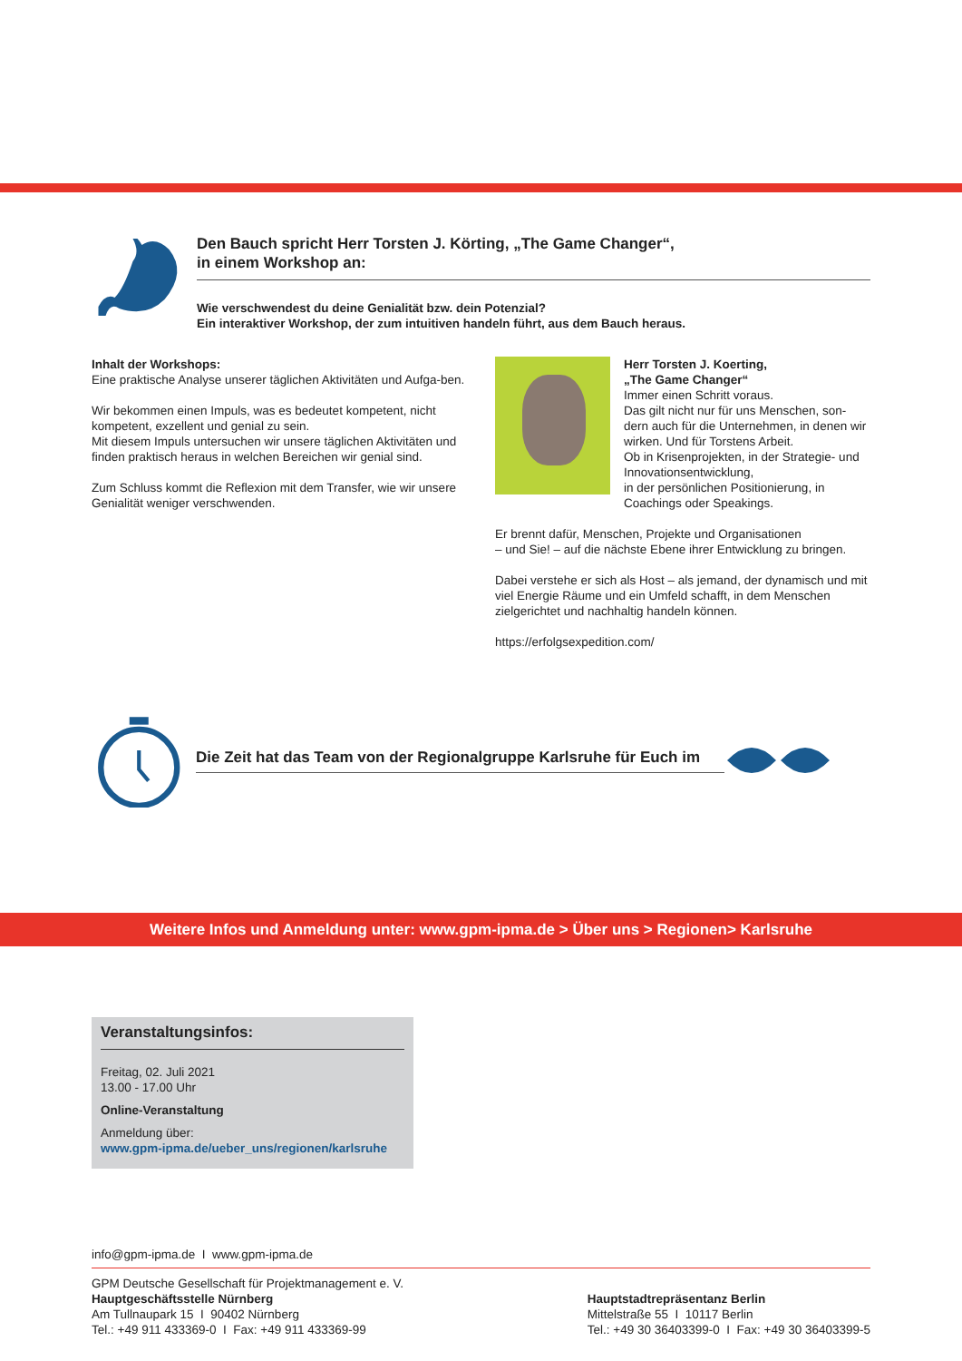Den Bauch spricht Herr Torsten J. Körting, „The Game Changer“,
in einem Workshop an:
Wie verschwendest du deine Genialität bzw. dein Potenzial?
Ein interaktiver Workshop, der zum intuitiven handeln führt, aus dem Bauch heraus.
Inhalt der Workshops:
Eine praktische Analyse unserer täglichen Aktivitäten und Aufga-ben.
Wir bekommen einen Impuls, was es bedeutet kompetent, nicht kompetent, exzellent und genial zu sein.
Mit diesem Impuls untersuchen wir unsere täglichen Aktivitäten und finden praktisch heraus in welchen Bereichen wir genial sind.
Zum Schluss kommt die Reflexion mit dem Transfer, wie wir unsere Genialität weniger verschwenden.
Herr Torsten J. Koerting,
„The Game Changer“
Immer einen Schritt voraus.
Das gilt nicht nur für uns Menschen, son-dern auch für die Unternehmen, in denen wir wirken. Und für Torstens Arbeit.
Ob in Krisenprojekten, in der Strategie- und Innovationsentwicklung,
in der persönlichen Positionierung, in Coachings oder Speakings.
Er brennt dafür, Menschen, Projekte und Organisationen
– und Sie! – auf die nächste Ebene ihrer Entwicklung zu bringen.
Dabei verstehe er sich als Host – als jemand, der dynamisch und mit viel Energie Räume und ein Umfeld schafft, in dem Menschen zielgerichtet und nachhaltig handeln können.
https://erfolgsexpedition.com/
Die Zeit hat das Team von der Regionalgruppe Karlsruhe für Euch im
Weitere Infos und Anmeldung unter: www.gpm-ipma.de > Über uns > Regionen> Karlsruhe
Veranstaltungsinfos:
Freitag, 02. Juli 2021
13.00 - 17.00 Uhr
Online-Veranstaltung
Anmeldung über:
www.gpm-ipma.de/ueber_uns/regionen/karlsruhe
info@gpm-ipma.de I www.gpm-ipma.de
GPM Deutsche Gesellschaft für Projektmanagement e. V.
Hauptgeschäftsstelle Nürnberg
Am Tullnaupark 15 I 90402 Nürnberg
Tel.: +49 911 433369-0 I Fax: +49 911 433369-99
Hauptstadtrepräsentanz Berlin
Mittelstraße 55 I 10117 Berlin
Tel.: +49 30 36403399-0 I Fax: +49 30 36403399-5